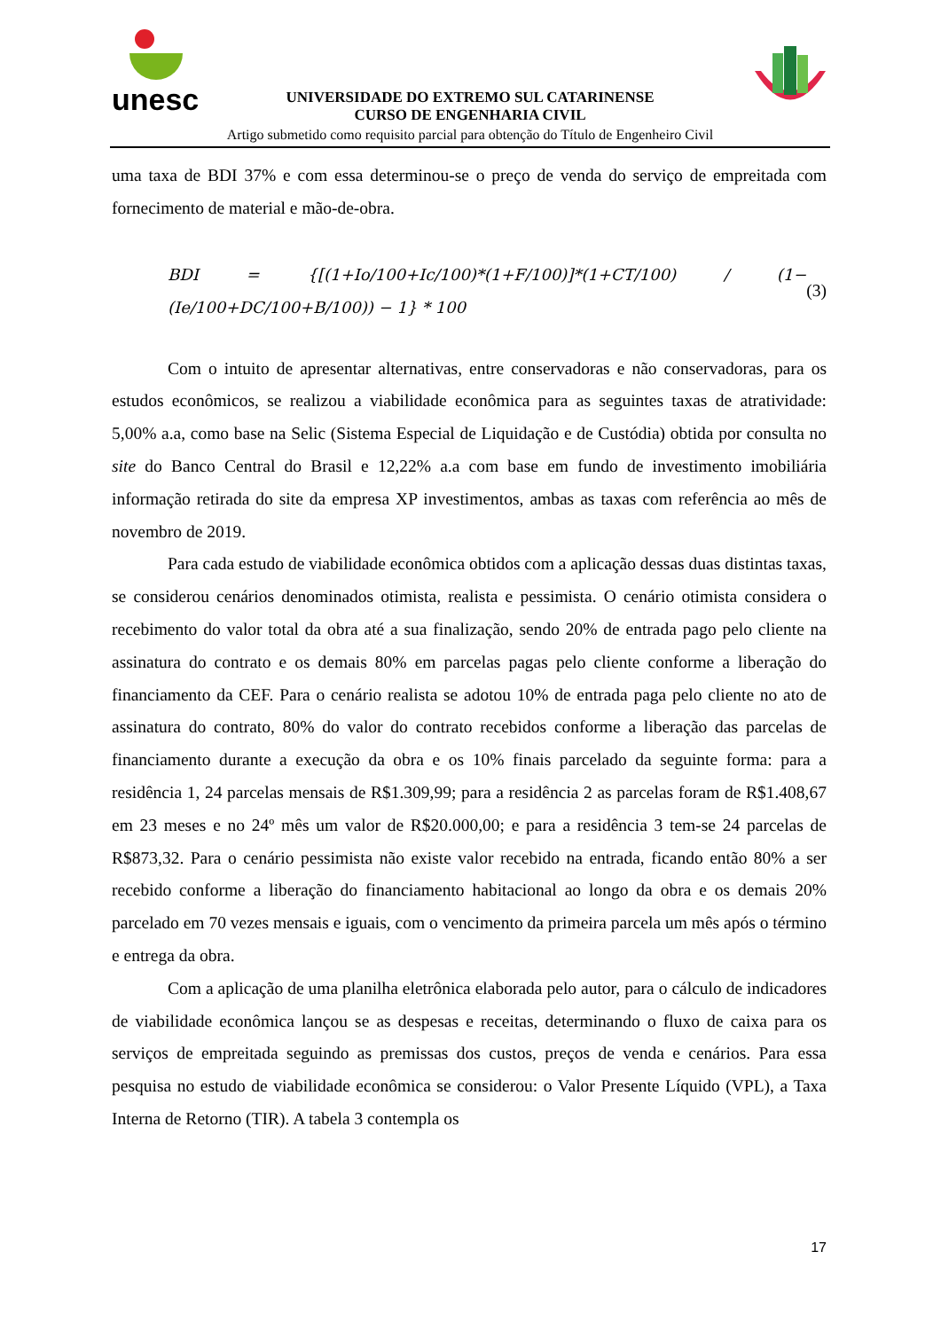unesc
UNIVERSIDADE DO EXTREMO SUL CATARINENSE
CURSO DE ENGENHARIA CIVIL
Artigo submetido como requisito parcial para obtenção do Título de Engenheiro Civil
uma taxa de BDI 37% e com essa determinou-se o preço de venda do serviço de empreitada com fornecimento de material e mão-de-obra.
BDI = {[(1+Io/100+Ic/100)*(1+F/100)]*(1+CT/100) / (1−(Ie/100+DC/100+B/100)) − 1} * 100 (3)
Com o intuito de apresentar alternativas, entre conservadoras e não conservadoras, para os estudos econômicos, se realizou a viabilidade econômica para as seguintes taxas de atratividade: 5,00% a.a, como base na Selic (Sistema Especial de Liquidação e de Custódia) obtida por consulta no site do Banco Central do Brasil e 12,22% a.a com base em fundo de investimento imobiliária informação retirada do site da empresa XP investimentos, ambas as taxas com referência ao mês de novembro de 2019.
Para cada estudo de viabilidade econômica obtidos com a aplicação dessas duas distintas taxas, se considerou cenários denominados otimista, realista e pessimista. O cenário otimista considera o recebimento do valor total da obra até a sua finalização, sendo 20% de entrada pago pelo cliente na assinatura do contrato e os demais 80% em parcelas pagas pelo cliente conforme a liberação do financiamento da CEF. Para o cenário realista se adotou 10% de entrada paga pelo cliente no ato de assinatura do contrato, 80% do valor do contrato recebidos conforme a liberação das parcelas de financiamento durante a execução da obra e os 10% finais parcelado da seguinte forma: para a residência 1, 24 parcelas mensais de R$1.309,99; para a residência 2 as parcelas foram de R$1.408,67 em 23 meses e no 24º mês um valor de R$20.000,00; e para a residência 3 tem-se 24 parcelas de R$873,32. Para o cenário pessimista não existe valor recebido na entrada, ficando então 80% a ser recebido conforme a liberação do financiamento habitacional ao longo da obra e os demais 20% parcelado em 70 vezes mensais e iguais, com o vencimento da primeira parcela um mês após o término e entrega da obra.
Com a aplicação de uma planilha eletrônica elaborada pelo autor, para o cálculo de indicadores de viabilidade econômica lançou se as despesas e receitas, determinando o fluxo de caixa para os serviços de empreitada seguindo as premissas dos custos, preços de venda e cenários. Para essa pesquisa no estudo de viabilidade econômica se considerou: o Valor Presente Líquido (VPL), a Taxa Interna de Retorno (TIR). A tabela 3 contempla os
17